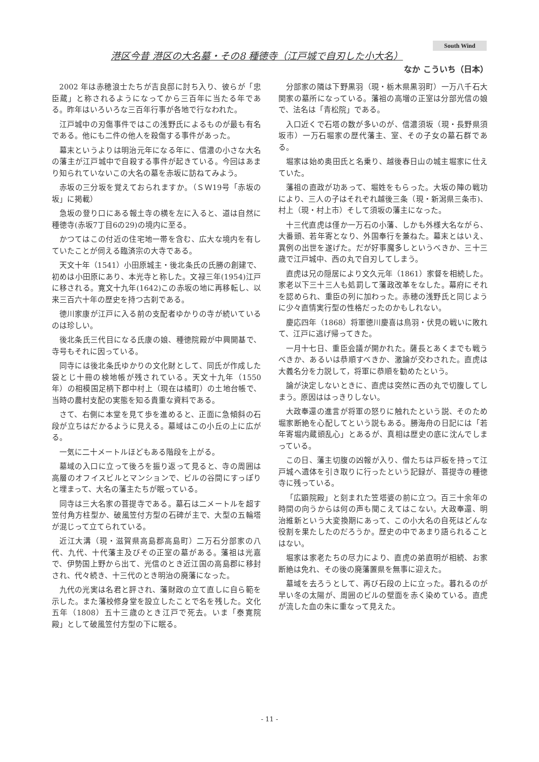South Wind
港区今昔 港区の大名墓・その8 種徳寺（江戸城で自刃した小大名）
なか こういち（日本）
2002 年は赤穂浪士たちが吉良邸に討ち入り、彼らが「忠臣蔵」と称されるようになってから三百年に当たる年である。昨年はいろいろな三百年行事が各地で行なわれた。
江戸城中の刃傷事件ではこの浅野氏によるものが最も有名である。他にも二件の他人を殺傷する事件があった。
幕末というよりは明治元年になる年に、信濃の小さな大名の藩主が江戸城中で自殺する事件が起きている。今回はあまり知られていないこの大名の墓を赤坂に訪ねてみよう。
赤坂の三分坂を覚えておられますか。（ＳＷ19号「赤坂の坂」に掲載）
急坂の登り口にある報土寺の横を左に入ると、道は自然に種徳寺(赤坂7丁目6の29)の境内に至る。
かつてはこの付近の住宅地一帯を含む、広大な境内を有していたことが伺える臨済宗の大寺である。
天文十年（1541）小田原城主・後北条氏の氏勝の創建で、初めは小田原にあり、本光寺と称した。文禄三年(1954)江戸に移される。寛文十九年(1642)この赤坂の地に再移転し、以来三百六十年の歴史を持つ古刹である。
徳川家康が江戸に入る前の支配者ゆかりの寺が続いているのは珍しい。
後北条氏三代目になる氏康の娘、種徳院殿が中興開基で、寺号もそれに因っている。
同寺には後北条氏ゆかりの文化財として、同氏が作成した袋とじ十冊の検地帳が残されている。天文十九年（1550 年）の相模国足柄下郡中村上（現在は橘町）の土地台帳で、当時の農村支配の実態を知る貴重な資料である。
さて、右側に本堂を見て歩を進めると、正面に急傾斜の石段が立ちはだかるように見える。墓域はこの小丘の上に広がる。
一気に二十メートルほどもある階段を上がる。
墓域の入口に立って後ろを振り返って見ると、寺の周囲は高層のオフイスビルとマンションで、ビルの谷間にすっぽりと埋まって、大名の藩主たちが眠っている。
同寺は三大名家の菩提寺である。墓石は二メートルを超す笠付角方柱型か、破風笠付方型の石碑が主で、大型の五輪塔が混じって立てられている。
近江大溝（現・滋賀県高島郡高島町）二万石分部家の八代、九代、十代藩主及びその正室の墓がある。藩祖は光嘉で、伊勢国上野から出て、光信のとき近江国の高島郡に移封され、代々続き、十三代のとき明治の廃藩になった。
九代の光実は名君と評され、藩財政の立て直しに自ら範を示した。また藩校修身堂を設立したことで名を残した。文化五年（1808）五十三歳のとき江戸で死去。いま「泰寛院殿」として破風笠付方型の下に眠る。
分部家の隣は下野黒羽（現・栃木県黒羽町）一万八千石大関家の墓所になっている。藩祖の高増の正室は分部光信の娘で、法名は「青松院」である。
入口近くで石塔の数が多いのが、信濃須坂（現・長野県須坂市）一万石堀家の歴代藩主、室、その子女の墓石群である。
堀家は始め奥田氏と名乗り、越後春日山の城主堀家に仕えていた。
藩祖の直政が功あって、堀姓をもらった。大坂の陣の戦功により、三人の子はそれぞれ越後三条（現・新潟県三条市)、村上（現・村上市）そして須坂の藩主になった。
十三代直虎は僅か一万石の小藩、しかも外様大名ながら、大番頭、若年寄となり、外国奉行を兼ねた。幕末とはいえ、異例の出世を遂げた。だが好事魔多しというべきか、三十三歳で江戸城中、西の丸で自刃してしまう。
直虎は兄の隠居により文久元年（1861）家督を相続した。家老以下三十三人も処罰して藩政改革をなした。幕府にそれを認められ、重臣の列に加わった。赤穂の浅野氏と同じように少々直情実行型の性格だったのかもしれない。
慶応四年（1868）将軍徳川慶喜は鳥羽・伏見の戦いに敗れて、江戸に逃げ帰ってきた。
一月十七日、重臣会議が開かれた。薩長とあくまでも戦うべきか、あるいは恭順すべきか、激論が交わされた。直虎は大義名分を力説して，将軍に恭順を勧めたという。
論が決定しないときに、直虎は突然に西の丸で切腹してしまう。原因ははっきりしない。
大政奉還の進言が将軍の怒りに触れたという説、そのため堀家断絶を心配してという説もある。勝海舟の日記には「若年寄堀内蔵頭乱心」とあるが、真相は歴史の底に沈んでしまっている。
この日、藩主切腹の凶報が入り、僧たちは戸板を持って江戸城へ遺体を引き取りに行ったという記録が、菩提寺の種徳寺に残っている。
「広顕院殿」と刻まれた笠塔婆の前に立つ。百三十余年の時間の向うからは何の声も聞こえてはこない。大政奉還、明治維新という大変換期にあって、この小大名の自死はどんな役割を果たしたのだろうか。歴史の中であまり語られることはない。
堀家は家老たちの尽力により、直虎の弟直明が相続、お家断絶は免れ、その後の廃藩置県を無事に迎えた。
墓域を去ろうとして、再び石段の上に立った。暮れるのが早い冬の太陽が、周囲のビルの壁面を赤く染めている。直虎が流した血の朱に重なって見えた。
- 11 -